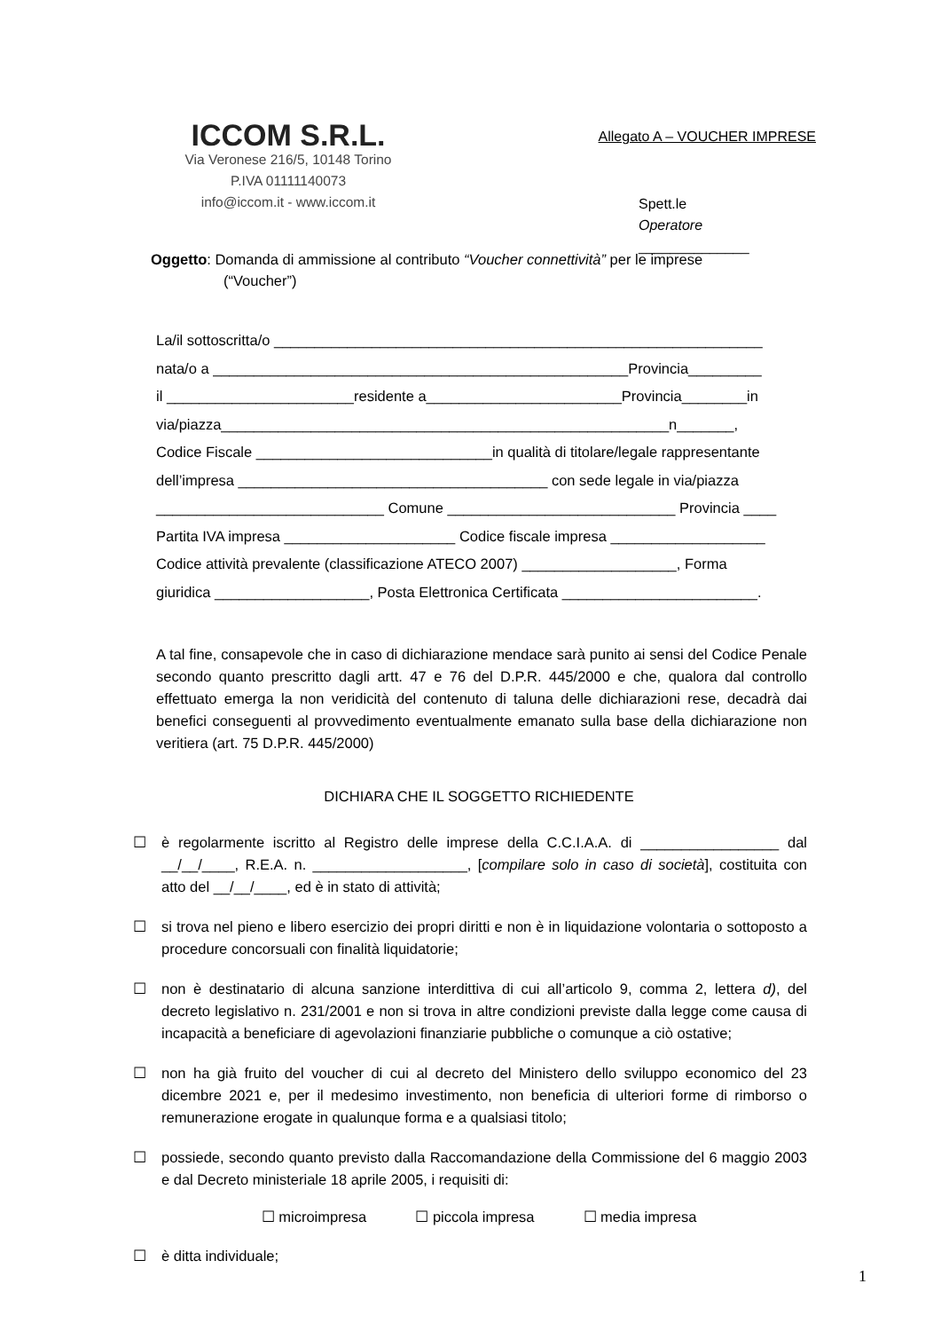ICCOM S.R.L.
Via Veronese 216/5, 10148 Torino
P.IVA 01111140073
info@iccom.it - www.iccom.it
Allegato A – VOUCHER IMPRESE
Spett.le
Operatore ______________
Oggetto: Domanda di ammissione al contributo “Voucher connettività” per le imprese
(“Voucher”)
La/il sottoscritta/o ____________________________________________________________
nata/o a ___________________________________________________Provincia_________
il _______________________residente a________________________Provincia________in
via/piazza_______________________________________________________n_______,
Codice Fiscale _____________________________in qualità di titolare/legale rappresentante
dell’impresa ______________________________________ con sede legale in via/piazza
____________________________ Comune ____________________________ Provincia ____
Partita IVA impresa _____________________ Codice fiscale impresa ___________________
Codice attività prevalente (classificazione ATECO 2007) ___________________, Forma
giuridica ___________________, Posta Elettronica Certificata ________________________.
A tal fine, consapevole che in caso di dichiarazione mendace sarà punito ai sensi del Codice Penale secondo quanto prescritto dagli artt. 47 e 76 del D.P.R. 445/2000 e che, qualora dal controllo effettuato emerga la non veridicità del contenuto di taluna delle dichiarazioni rese, decadrà dai benefici conseguenti al provvedimento eventualmente emanato sulla base della dichiarazione non veritiera (art. 75 D.P.R. 445/2000)
DICHIARA CHE IL SOGGETTO RICHIEDENTE
☐ è regolarmente iscritto al Registro delle imprese della C.C.I.A.A. di _________________ dal __/__/____, R.E.A. n. ___________________, [compilare solo in caso di società], costituita con atto del __/__/____, ed è in stato di attività;
☐ si trova nel pieno e libero esercizio dei propri diritti e non è in liquidazione volontaria o sottoposto a procedure concorsuali con finalità liquidatorie;
☐ non è destinatario di alcuna sanzione interdittiva di cui all’articolo 9, comma 2, lettera d), del decreto legislativo n. 231/2001 e non si trova in altre condizioni previste dalla legge come causa di incapacità a beneficiare di agevolazioni finanziarie pubbliche o comunque a ciò ostative;
☐ non ha già fruito del voucher di cui al decreto del Ministero dello sviluppo economico del 23 dicembre 2021 e, per il medesimo investimento, non beneficia di ulteriori forme di rimborso o remunerazione erogate in qualunque forma e a qualsiasi titolo;
☐ possiede, secondo quanto previsto dalla Raccomandazione della Commissione del 6 maggio 2003 e dal Decreto ministeriale 18 aprile 2005, i requisiti di:
☐ microimpresa ☐ piccola impresa ☐ media impresa
☐ è ditta individuale;
1